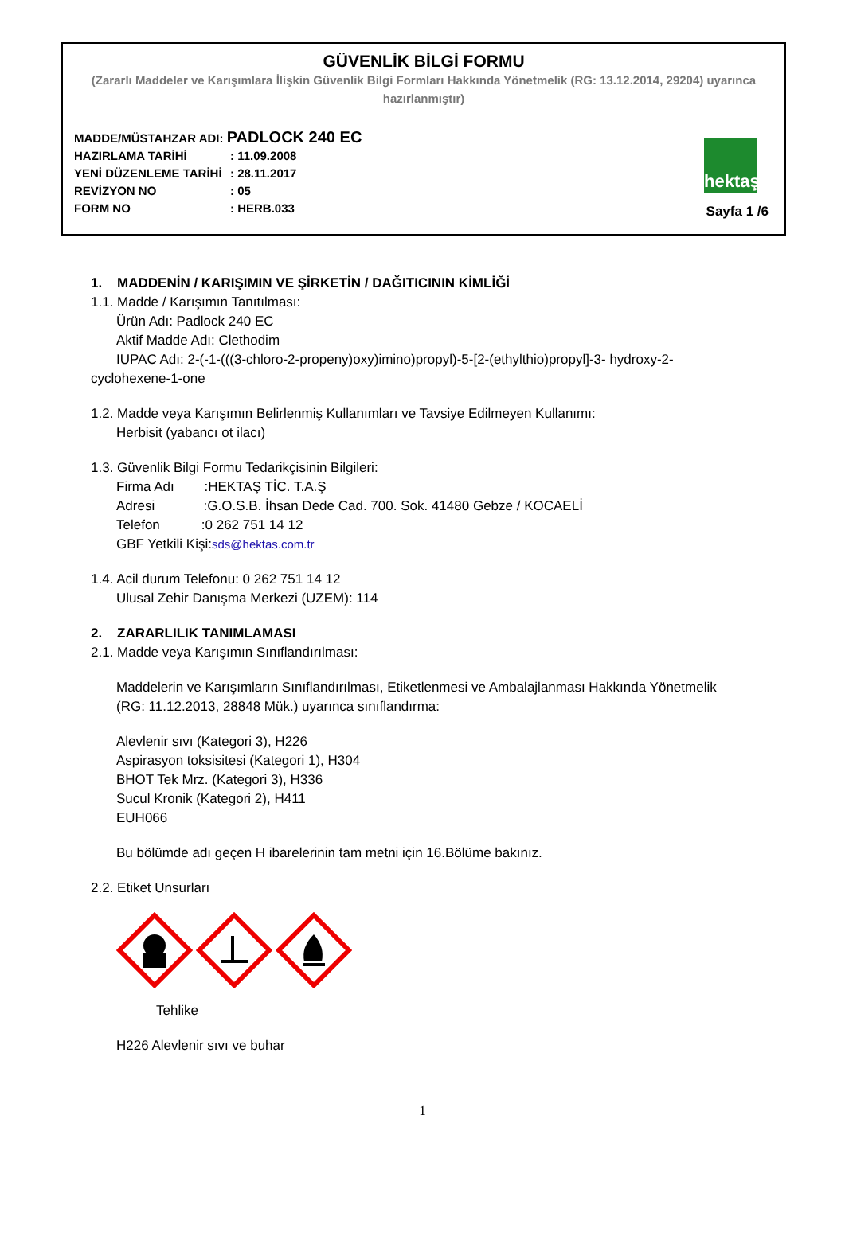GÜVENLİK BİLGİ FORMU
(Zararlı Maddeler ve Karışımlara İlişkin Güvenlik Bilgi Formları Hakkında Yönetmelik (RG: 13.12.2014, 29204) uyarınca hazırlanmıştır)
MADDE/MÜSTAHZAR ADI: PADLOCK 240 EC
HAZIRLAMA TARİHİ: 11.09.2008
YENİ DÜZENLEME TARİHİ: 28.11.2017
REVİZYON NO: 05
FORM NO: HERB.033
hektaş
Sayfa 1 /6
1. MADDENİN / KARIŞIMIN VE ŞİRKETİN / DAĞITICININ KİMLİĞİ
1.1. Madde / Karışımın Tanıtılması:
Ürün Adı: Padlock 240 EC
Aktif Madde Adı: Clethodim
IUPAC Adı: 2-(-1-(((3-chloro-2-propeny)oxy)imino)propyl)-5-[2-(ethylthio)propyl]-3- hydroxy-2- cyclohexene-1-one
1.2. Madde veya Karışımın Belirlenmiş Kullanımları ve Tavsiye Edilmeyen Kullanımı:
Herbisit (yabancı ot ilacı)
1.3. Güvenlik Bilgi Formu Tedarikçisinin Bilgileri:
Firma Adı :HEKTAŞ TİC. T.A.Ş
Adresi :G.O.S.B. İhsan Dede Cad. 700. Sok. 41480 Gebze / KOCAELİ
Telefon :0 262 751 14 12
GBF Yetkili Kişi:sds@hektas.com.tr
1.4. Acil durum Telefonu: 0 262 751 14 12
Ulusal Zehir Danışma Merkezi (UZEM): 114
2. ZARARLILIK TANIMLAMASI
2.1. Madde veya Karışımın Sınıflandırılması:
Maddelerin ve Karışımların Sınıflandırılması, Etiketlenmesi ve Ambalajlanması Hakkında Yönetmelik (RG: 11.12.2013, 28848 Mük.) uyarınca sınıflandırma:
Alevlenir sıvı (Kategori 3), H226
Aspirasyon toksisitesi (Kategori 1), H304
BHOT Tek Mrz. (Kategori 3), H336
Sucul Kronik (Kategori 2), H411
EUH066
Bu bölümde adı geçen H ibarelerinin tam metni için 16.Bölüme bakınız.
2.2. Etiket Unsurları
Tehlike
H226 Alevlenir sıvı ve buhar
1